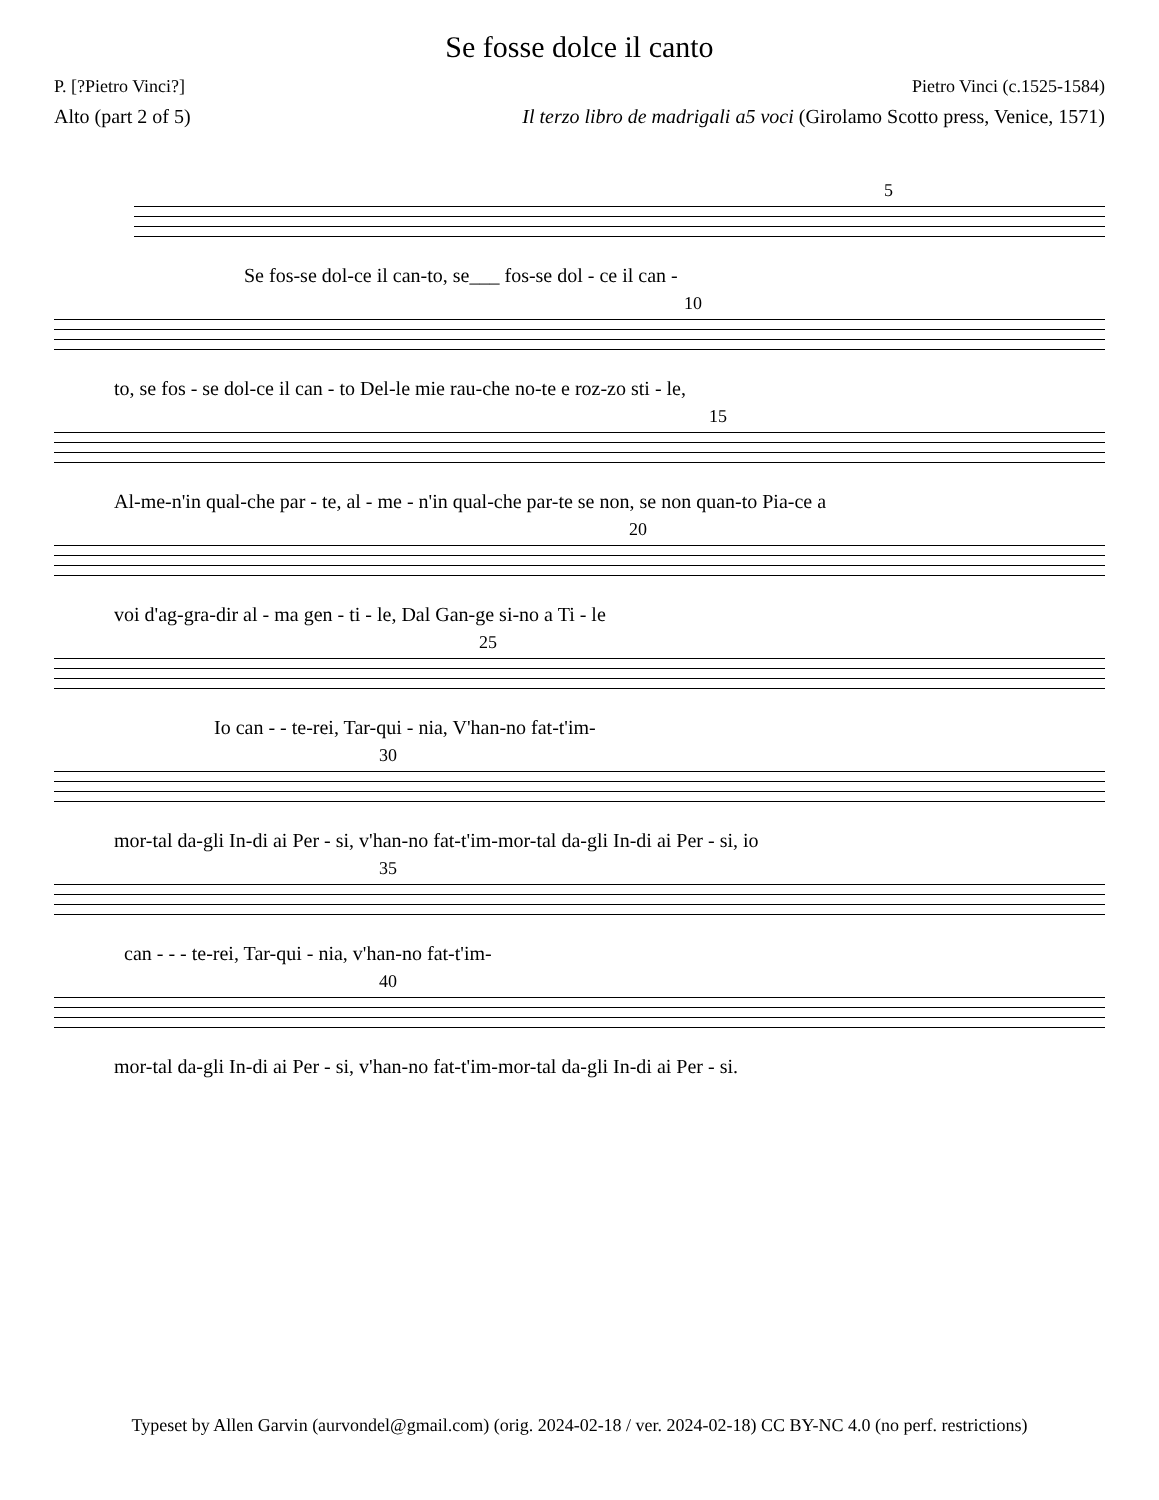Se fosse dolce il canto
P. [?Pietro Vinci?] Pietro Vinci (c.1525-1584)
Alto (part 2 of 5) Il terzo libro de madrigali a5 voci (Girolamo Scotto press, Venice, 1571)
5
Se fos-se dol-ce il can-to, se___ fos-se dol - ce il can -
10
to, se fos - se dol-ce il can - to Del-le mie rau-che no-te e roz-zo sti - le,
15
Al-me-n'in qual-che par - te, al - me - n'in qual-che par-te se non, se non quan-to Pia-ce a
20
voi d'ag-gra-dir al - ma gen - ti - le, Dal Gan-ge si-no a Ti - le
25
Io can - - te-rei, Tar-qui - nia, V'han-no fat-t'im-
30
mor-tal da-gli In-di ai Per - si, v'han-no fat-t'im-mor-tal da-gli In-di ai Per - si, io
35
can - - - te-rei, Tar-qui - nia, v'han-no fat-t'im-
40
mor-tal da-gli In-di ai Per - si, v'han-no fat-t'im-mor-tal da-gli In-di ai Per - si.
Typeset by Allen Garvin (aurvondel@gmail.com) (orig. 2024-02-18 / ver. 2024-02-18) CC BY-NC 4.0 (no perf. restrictions)